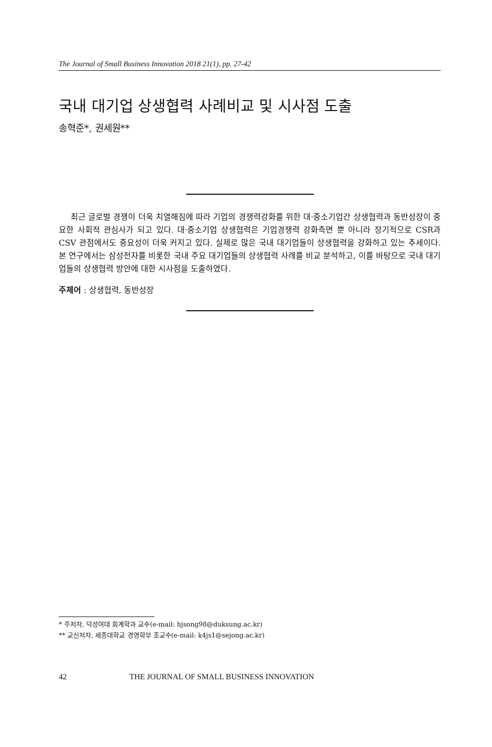The Journal of Small Business Innovation 2018 21(1), pp. 27-42
국내 대기업 상생협력 사례비교 및 시사점 도출
송혁준*, 권세원**
최근 글로벌 경쟁이 더욱 치열해짐에 따라 기업의 경쟁력강화를 위한 대·중소기업간 상생협력과 동반성장이 중요한 사회적 관심사가 되고 있다. 대·중소기업 상생협력은 기업경쟁력 강화측면 뿐 아니라 장기적으로 CSR과 CSV 관점에서도 중요성이 더욱 커지고 있다. 실제로 많은 국내 대기업들이 상생협력을 강화하고 있는 추세이다. 본 연구에서는 삼성전자를 비롯한 국내 주요 대기업들의 상생협력 사례를 비교 분석하고, 이를 바탕으로 국내 대기업들의 상생협력 방안에 대한 시사점을 도출하였다.
주제어 : 상생협력, 동반성장
* 주저자, 덕성여대 회계학과 교수(e-mail: hjsong98@duksung.ac.kr)
** 교신저자, 세종대학교 경영학부 조교수(e-mail: k4js1@sejong.ac.kr)
42 THE JOURNAL OF SMALL BUSINESS INNOVATION